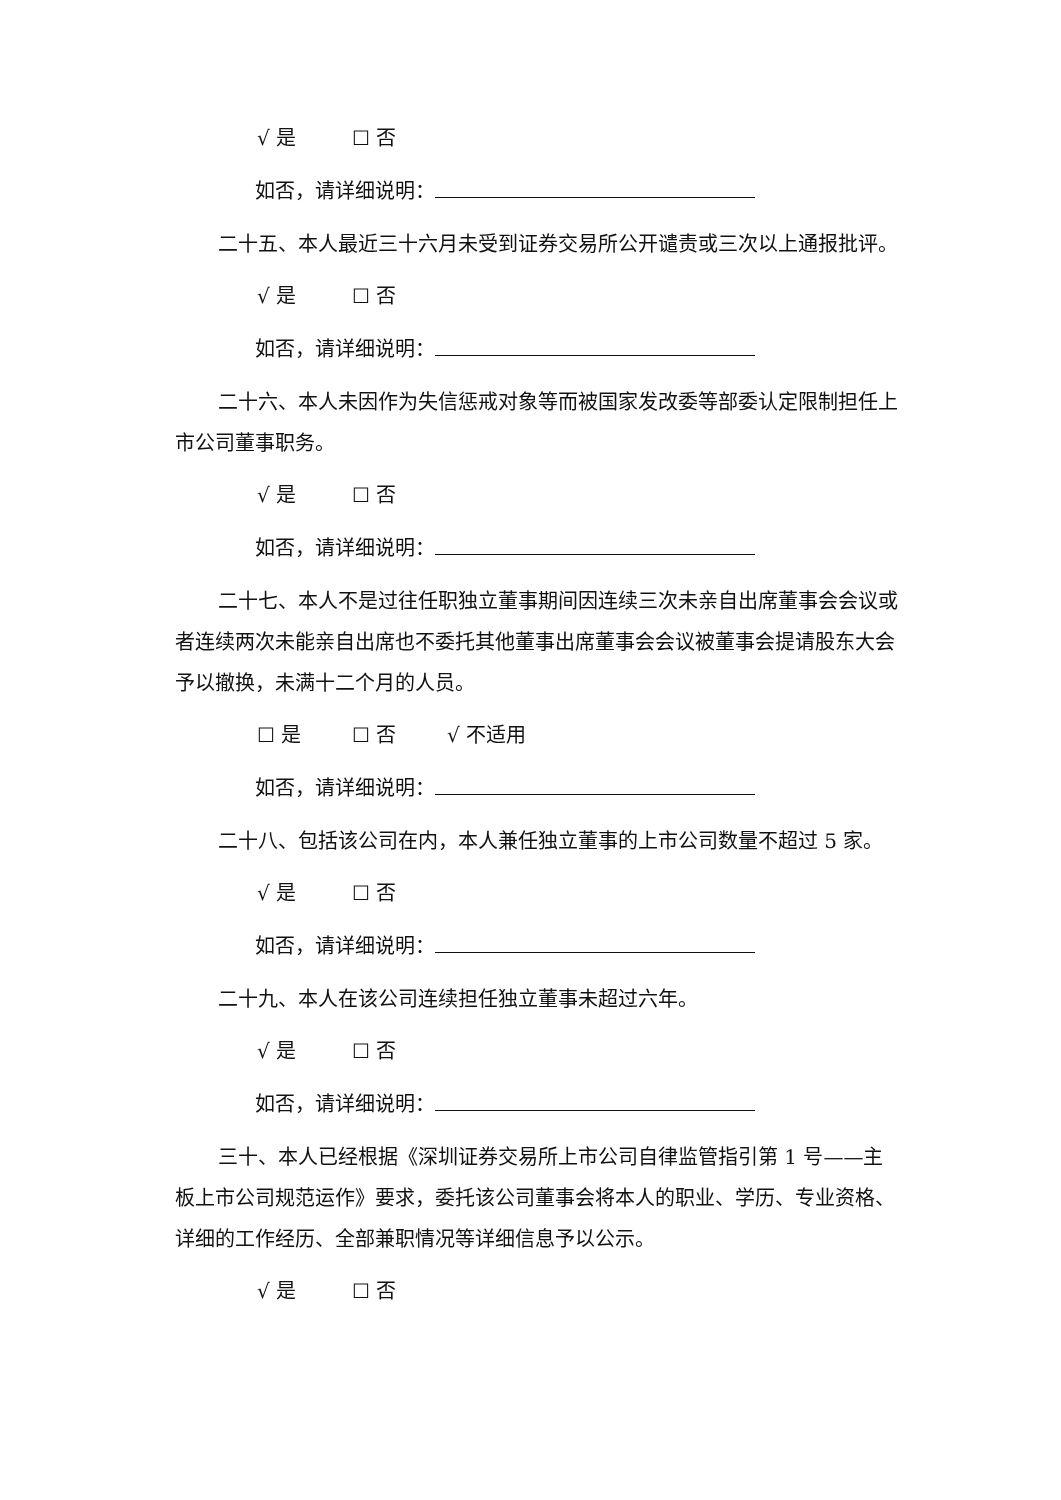√ 是 ☐ 否
如否，请详细说明：
二十五、本人最近三十六月未受到证券交易所公开谴责或三次以上通报批评。
√ 是 ☐ 否
如否，请详细说明：
二十六、本人未因作为失信惩戒对象等而被国家发改委等部委认定限制担任上市公司董事职务。
√ 是 ☐ 否
如否，请详细说明：
二十七、本人不是过往任职独立董事期间因连续三次未亲自出席董事会会议或者连续两次未能亲自出席也不委托其他董事出席董事会会议被董事会提请股东大会予以撤换，未满十二个月的人员。
☐ 是 ☐ 否 √ 不适用
如否，请详细说明：
二十八、包括该公司在内，本人兼任独立董事的上市公司数量不超过 5 家。
√ 是 ☐ 否
如否，请详细说明：
二十九、本人在该公司连续担任独立董事未超过六年。
√ 是 ☐ 否
如否，请详细说明：
三十、本人已经根据《深圳证券交易所上市公司自律监管指引第 1 号——主板上市公司规范运作》要求，委托该公司董事会将本人的职业、学历、专业资格、详细的工作经历、全部兼职情况等详细信息予以公示。
√ 是 ☐ 否